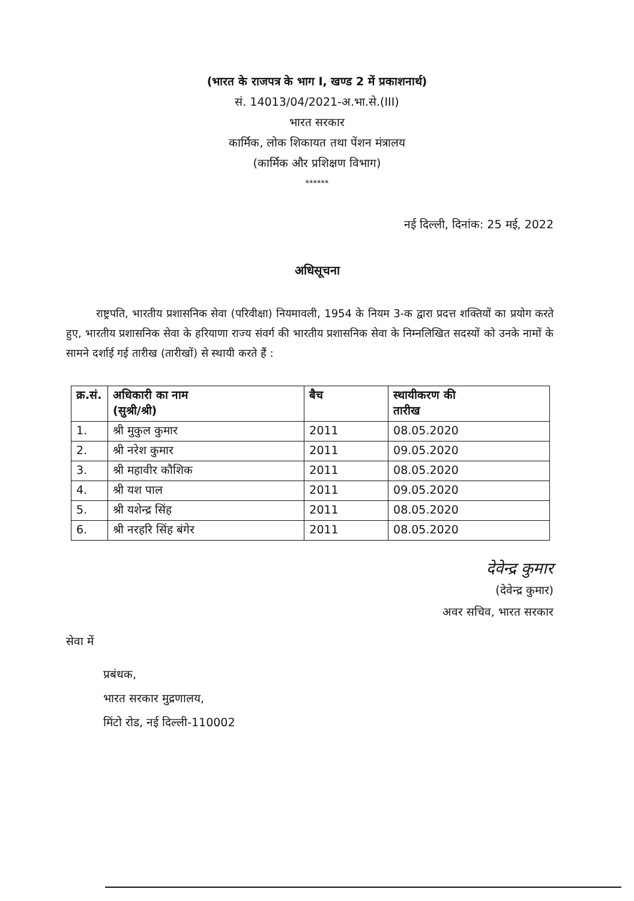(भारत के राजपत्र के भाग I, खण्ड 2 में प्रकाशनार्थ)
सं. 14013/04/2021-अ.भा.से.(III)
भारत सरकार
कार्मिक, लोक शिकायत तथा पेंशन मंत्रालय
(कार्मिक और प्रशिक्षण विभाग)
******
नई दिल्ली, दिनांक: 25 मई, 2022
अधिसूचना
राष्ट्रपति, भारतीय प्रशासनिक सेवा (परिवीक्षा) नियमावली, 1954 के नियम 3-क द्वारा प्रदत्त शक्तियों का प्रयोग करते हुए, भारतीय प्रशासनिक सेवा के हरियाणा राज्य संवर्ग की भारतीय प्रशासनिक सेवा के निम्नलिखित सदस्यों को उनके नामों के सामने दर्शाई गई तारीख (तारीखों) से स्थायी करते हैं :
| क्र.सं. | अधिकारी का नाम (सुश्री/श्री) | बैच | स्थायीकरण की तारीख |
| --- | --- | --- | --- |
| 1. | श्री मुकुल कुमार | 2011 | 08.05.2020 |
| 2. | श्री नरेश कुमार | 2011 | 09.05.2020 |
| 3. | श्री महावीर कौशिक | 2011 | 08.05.2020 |
| 4. | श्री यश पाल | 2011 | 09.05.2020 |
| 5. | श्री यशेन्द्र सिंह | 2011 | 08.05.2020 |
| 6. | श्री नरहरि सिंह बंगेर | 2011 | 08.05.2020 |
देवेन्द्र कुमार
(देवेन्द्र कुमार)
अवर सचिव, भारत सरकार
सेवा में
प्रबंधक,
भारत सरकार मुद्रणालय,
मिंटो रोड, नई दिल्ली-110002